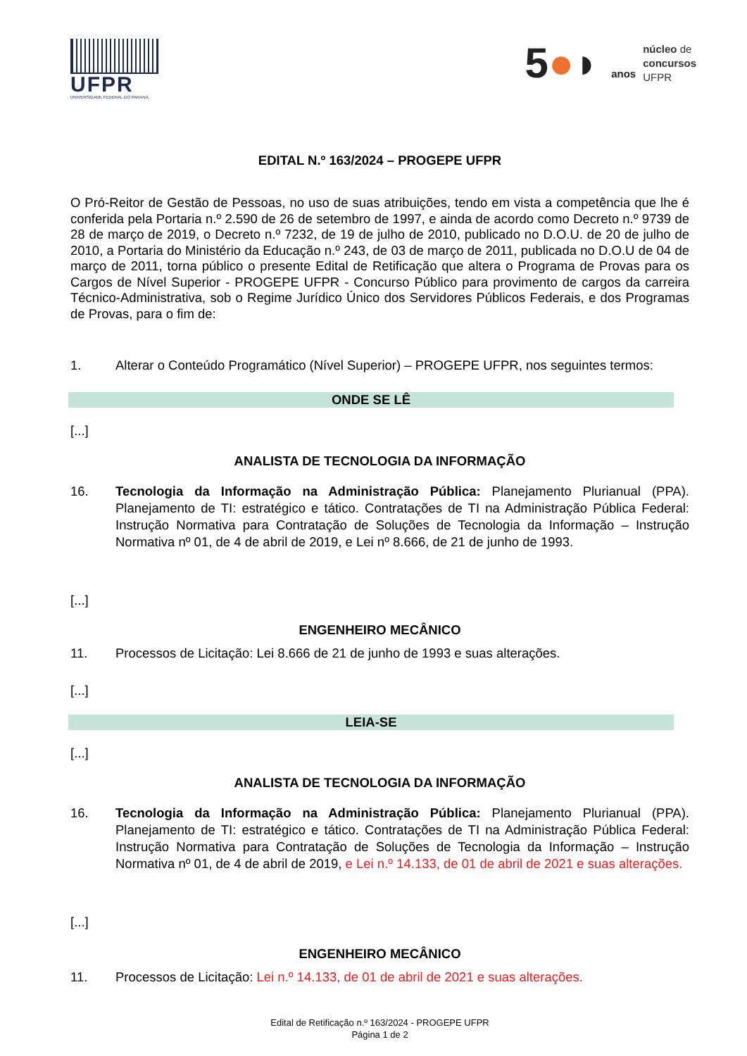UFPR
UNIVERSIDADE FEDERAL DO PARANÁ
5●◗ anos
núcleo de
concursos
UFPR
EDITAL N.º 163/2024 – PROGEPE UFPR
O Pró-Reitor de Gestão de Pessoas, no uso de suas atribuições, tendo em vista a competência que lhe é conferida pela Portaria n.º 2.590 de 26 de setembro de 1997, e ainda de acordo como Decreto n.º 9739 de 28 de março de 2019, o Decreto n.º 7232, de 19 de julho de 2010, publicado no D.O.U. de 20 de julho de 2010, a Portaria do Ministério da Educação n.º 243, de 03 de março de 2011, publicada no D.O.U de 04 de março de 2011, torna público o presente Edital de Retificação que altera o Programa de Provas para os Cargos de Nível Superior - PROGEPE UFPR - Concurso Público para provimento de cargos da carreira Técnico-Administrativa, sob o Regime Jurídico Único dos Servidores Públicos Federais, e dos Programas de Provas, para o fim de:
1. Alterar o Conteúdo Programático (Nível Superior) – PROGEPE UFPR, nos seguintes termos:
ONDE SE LÊ
[...]
ANALISTA DE TECNOLOGIA DA INFORMAÇÃO
16. Tecnologia da Informação na Administração Pública: Planejamento Plurianual (PPA). Planejamento de TI: estratégico e tático. Contratações de TI na Administração Pública Federal: Instrução Normativa para Contratação de Soluções de Tecnologia da Informação – Instrução Normativa nº 01, de 4 de abril de 2019, e Lei nº 8.666, de 21 de junho de 1993.
[...]
ENGENHEIRO MECÂNICO
11. Processos de Licitação: Lei 8.666 de 21 de junho de 1993 e suas alterações.
[...]
LEIA-SE
[...]
ANALISTA DE TECNOLOGIA DA INFORMAÇÃO
16. Tecnologia da Informação na Administração Pública: Planejamento Plurianual (PPA). Planejamento de TI: estratégico e tático. Contratações de TI na Administração Pública Federal: Instrução Normativa para Contratação de Soluções de Tecnologia da Informação – Instrução Normativa nº 01, de 4 de abril de 2019, e Lei n.º 14.133, de 01 de abril de 2021 e suas alterações.
[...]
ENGENHEIRO MECÂNICO
11. Processos de Licitação: Lei n.º 14.133, de 01 de abril de 2021 e suas alterações.
Edital de Retificação n.º 163/2024 - PROGEPE UFPR
Página 1 de 2